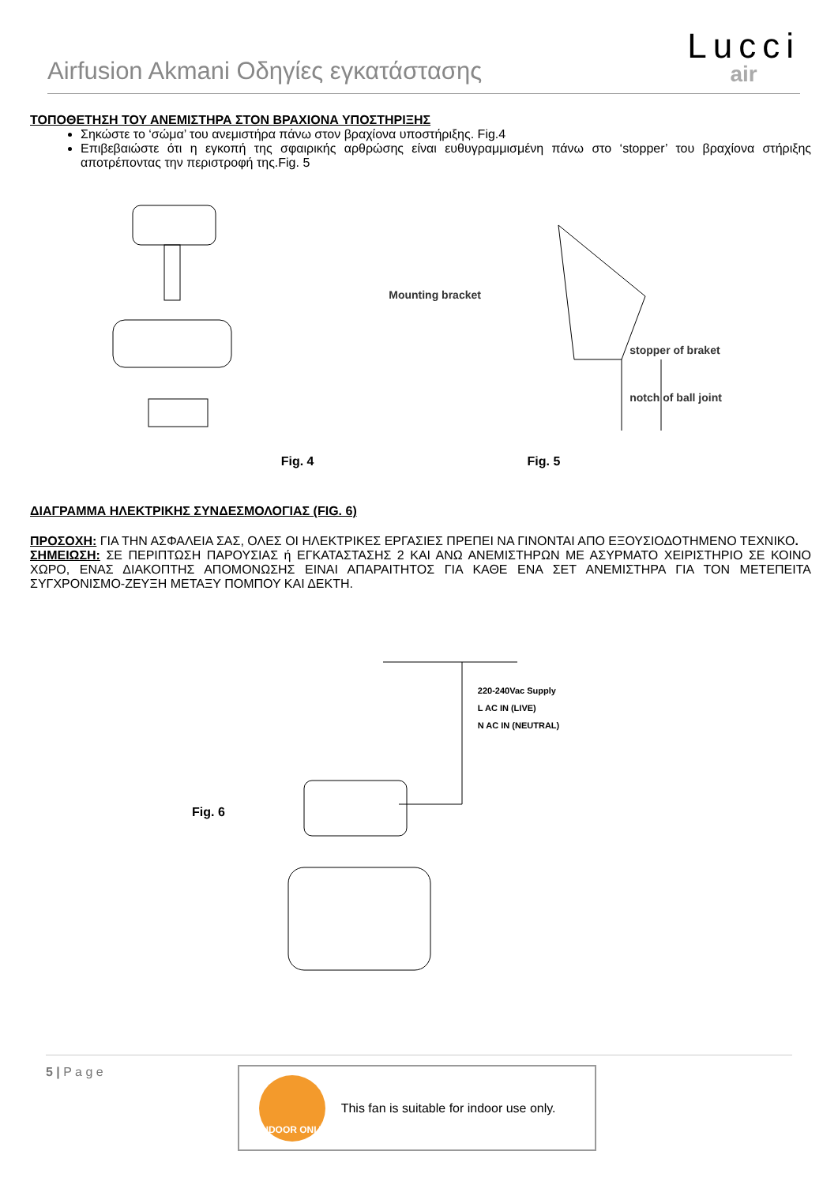Airfusion Akmani Οδηγίες εγκατάστασης
Lucci
air
ΤΟΠΟΘΕΤΗΣΗ ΤΟΥ ΑΝΕΜΙΣΤΗΡΑ ΣΤΟΝ ΒΡΑΧΙΟΝΑ ΥΠΟΣΤΗΡΙΞΗΣ
Σηκώστε το ‘σώμα’ του ανεμιστήρα πάνω στον βραχίονα υποστήριξης. Fig.4
Επιβεβαιώστε ότι η εγκοπή της σφαιρικής αρθρώσης είναι ευθυγραμμισμένη πάνω στο ‘stopper’ του βραχίονα στήριξης αποτρέποντας την περιστροφή της.Fig. 5
Mounting bracket
stopper of braket
notch of ball joint
Fig. 4 Fig. 5
ΔΙΑΓΡΑΜΜΑ ΗΛΕΚΤΡΙΚΗΣ ΣΥΝΔΕΣΜΟΛΟΓΙΑΣ (FIG. 6)
ΠΡΟΣΟΧΗ: ΓΙΑ ΤΗΝ ΑΣΦΑΛΕΙΑ ΣΑΣ, ΟΛΕΣ ΟΙ ΗΛΕΚΤΡΙΚΕΣ ΕΡΓΑΣΙΕΣ ΠΡΕΠΕΙ ΝΑ ΓΙΝΟΝΤΑΙ ΑΠΟ ΕΞΟΥΣΙΟΔΟΤΗΜΕΝΟ ΤΕΧΝΙΚΟ.
ΣΗΜΕΙΩΣΗ: ΣΕ ΠΕΡΙΠΤΩΣΗ ΠΑΡΟΥΣΙΑΣ ή ΕΓΚΑΤΑΣΤΑΣΗΣ 2 ΚΑΙ ΑΝΩ ΑΝΕΜΙΣΤΗΡΩΝ ΜΕ ΑΣΥΡΜΑΤΟ ΧΕΙΡΙΣΤΗΡΙΟ ΣΕ ΚΟΙΝΟ ΧΩΡΟ, ΕΝΑΣ ΔΙΑΚΟΠΤΗΣ ΑΠΟΜΟΝΩΣΗΣ ΕΙΝΑΙ ΑΠΑΡΑΙΤΗΤΟΣ ΓΙΑ ΚΑΘΕ ΕΝΑ ΣΕΤ ΑΝΕΜΙΣΤΗΡΑ ΓΙΑ ΤΟΝ ΜΕΤΕΠΕΙΤΑ ΣΥΓΧΡΟΝΙΣΜΟ-ΖΕΥΞΗ ΜΕΤΑΞΥ ΠΟΜΠΟΥ ΚΑΙ ΔΕΚΤΗ.
Fig. 6
220-240Vac Supply
L AC IN (LIVE)
N AC IN (NEUTRAL)
5 | P a g e
INDOOR ONLY
This fan is suitable for indoor use only.